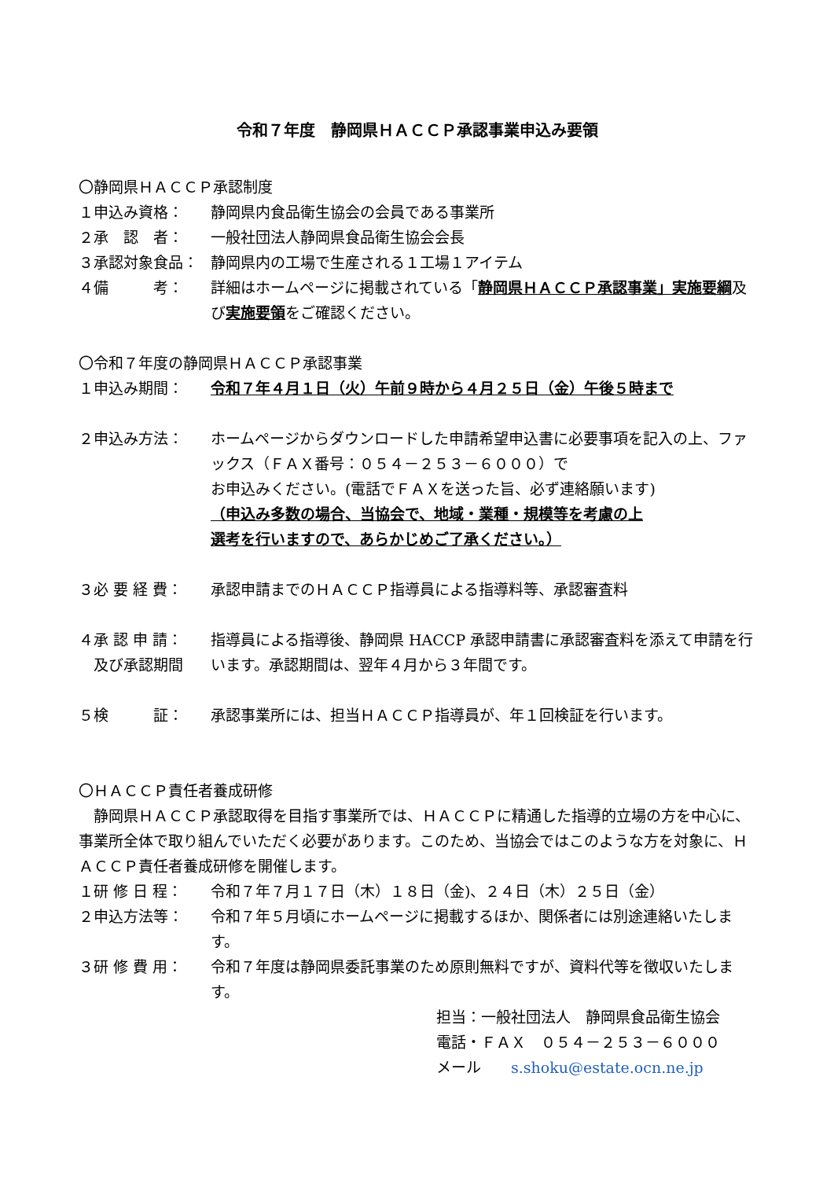令和７年度　静岡県ＨＡＣＣＰ承認事業申込み要領
〇静岡県ＨＡＣＣＰ承認制度
１申込み資格： 静岡県内食品衛生協会の会員である事業所
２承　認　者： 一般社団法人静岡県食品衛生協会会長
３承認対象食品： 静岡県内の工場で生産される１工場１アイテム
４備　　　考： 詳細はホームページに掲載されている「静岡県ＨＡＣＣＰ承認事業」実施要綱及び実施要領をご確認ください。
〇令和７年度の静岡県ＨＡＣＣＰ承認事業
１申込み期間： 令和７年４月１日（火）午前９時から４月２５日（金）午後５時まで
２申込み方法： ホームページからダウンロードした申請希望申込書に必要事項を記入の上、ファックス（ＦＡＸ番号：０５４－２５３－６０００）で
お申込みください。(電話でＦＡＸを送った旨、必ず連絡願います)
（申込み多数の場合、当協会で、地域・業種・規模等を考慮の上
選考を行いますので、あらかじめご了承ください。）
３必 要 経 費： 承認申請までのＨＡＣＣＰ指導員による指導料等、承認審査料
４承 認 申 請：
　及び承認期間
指導員による指導後、静岡県 HACCP 承認申請書に承認審査料を添えて申請を行います。承認期間は、翌年４月から３年間です。
５検　　　証： 承認事業所には、担当ＨＡＣＣＰ指導員が、年１回検証を行います。
〇ＨＡＣＣＰ責任者養成研修
　静岡県ＨＡＣＣＰ承認取得を目指す事業所では、ＨＡＣＣＰに精通した指導的立場の方を中心に、事業所全体で取り組んでいただく必要があります。このため、当協会ではこのような方を対象に、ＨＡＣＣＰ責任者養成研修を開催します。
１研 修 日 程： 令和７年７月１７日（木）１８日（金)、２４日（木）２５日（金）
２申込方法等： 令和７年５月頃にホームページに掲載するほか、関係者には別途連絡いたします。
３研 修 費 用： 令和７年度は静岡県委託事業のため原則無料ですが、資料代等を徴収いたします。
担当：一般社団法人　静岡県食品衛生協会
電話・ＦＡＸ　０５４－２５３－６０００
メール　　s.shoku@estate.ocn.ne.jp